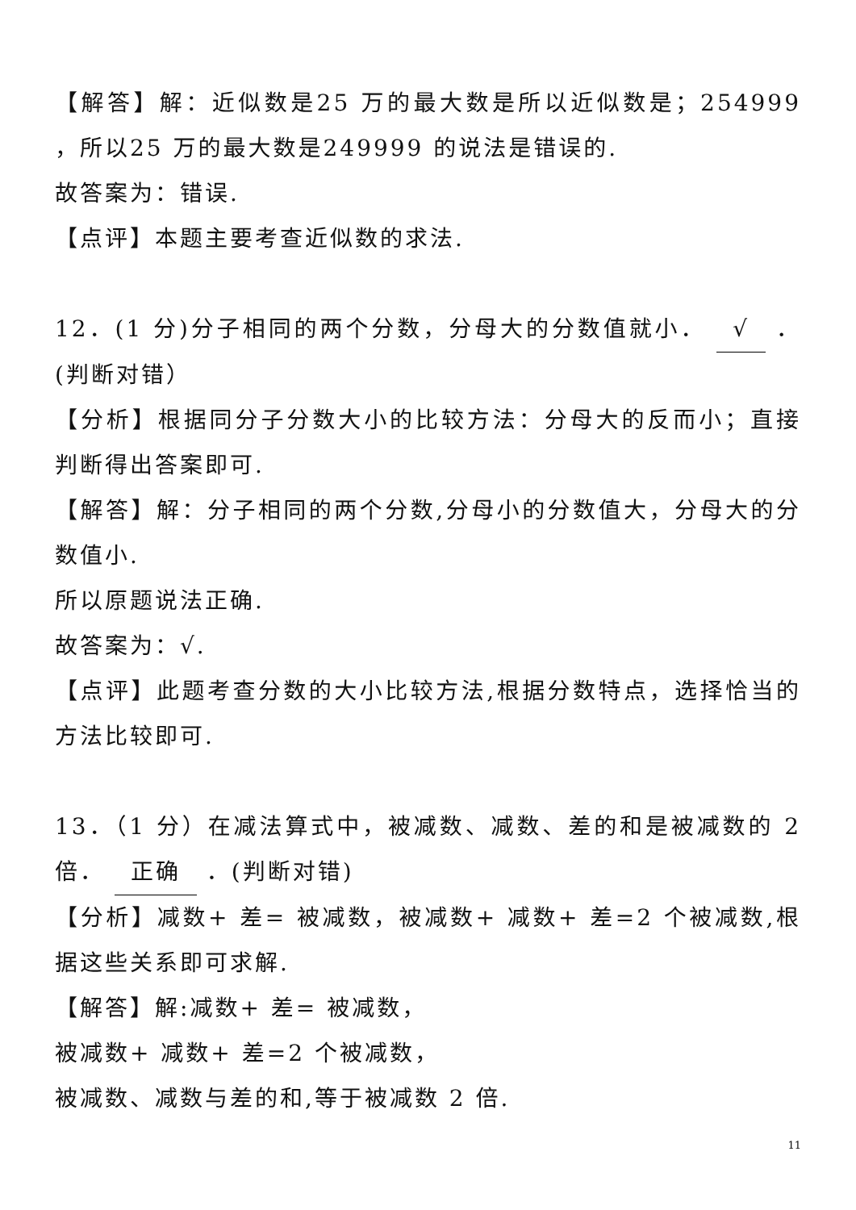【解答】解：近似数是25 万的最大数是所以近似数是；254999 ，所以25 万的最大数是249999 的说法是错误的.
故答案为：错误.
【点评】本题主要考查近似数的求法.
12．(1 分)分子相同的两个分数，分母大的分数值就小． √ ．(判断对错）
【分析】根据同分子分数大小的比较方法：分母大的反而小；直接判断得出答案即可.
【解答】解：分子相同的两个分数,分母小的分数值大，分母大的分数值小.
所以原题说法正确.
故答案为：√.
【点评】此题考查分数的大小比较方法,根据分数特点，选择恰当的方法比较即可.
13．（1 分）在减法算式中，被减数、减数、差的和是被减数的 2 倍． 正确 ．(判断对错)
【分析】减数+ 差= 被减数，被减数+ 减数+ 差=2 个被减数,根据这些关系即可求解.
【解答】解:减数+ 差= 被减数，
被减数+ 减数+ 差=2 个被减数，
被减数、减数与差的和,等于被减数 2 倍.
11